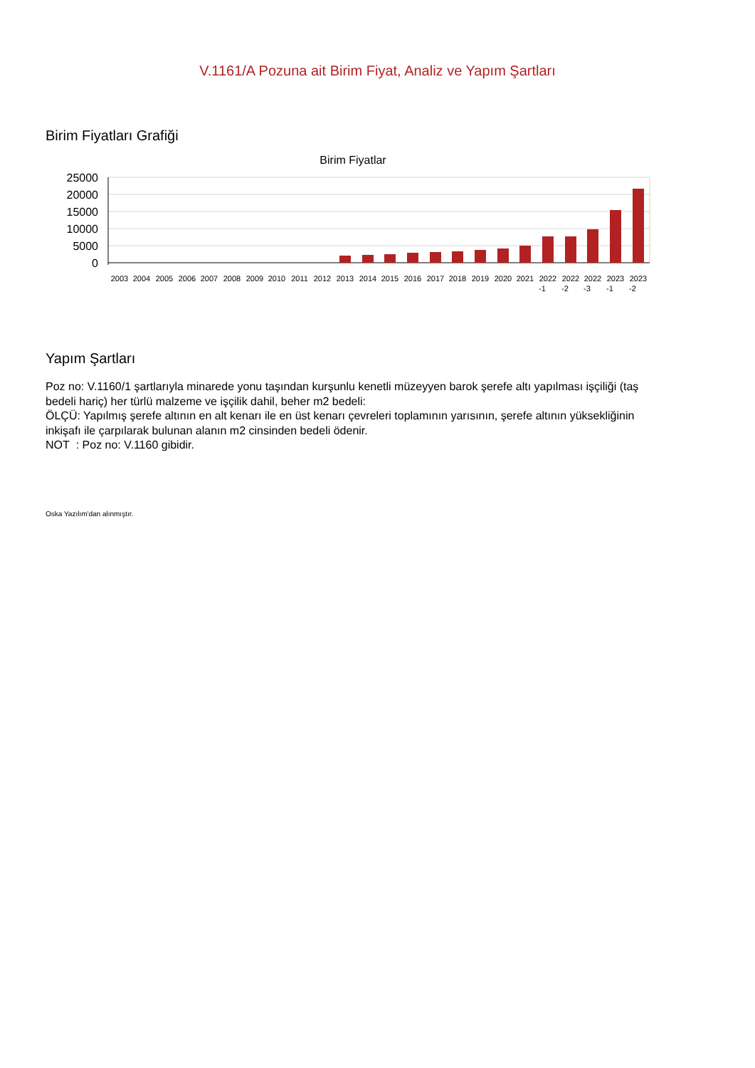V.1161/A Pozuna ait Birim Fiyat, Analiz ve Yapım Şartları
Birim Fiyatları Grafiği
Birim Fiyatlar
25000
20000
15000
10000
5000
0
2003
2004
2005
2006
2007
2008
2009
2010
2011
2012
2013
2014
2015
2016
2017
2018
2019
2020
2021
2022
2022
2022
2023
2023
-1
-2
-3
-1
-2
Yapım Şartları
Poz no: V.1160/1 şartlarıyla minarede yonu taşından kurşunlu kenetli müzeyyen barok şerefe altı yapılması işçiliği (taş bedeli hariç) her türlü malzeme ve işçilik dahil, beher m2 bedeli:
ÖLÇÜ: Yapılmış şerefe altının en alt kenarı ile en üst kenarı çevreleri toplamının yarısının, şerefe altının yüksekliğinin inkişafı ile çarpılarak bulunan alanın m2 cinsinden bedeli ödenir.
NOT : Poz no: V.1160 gibidir.
Oska Yazılım'dan alınmıştır.